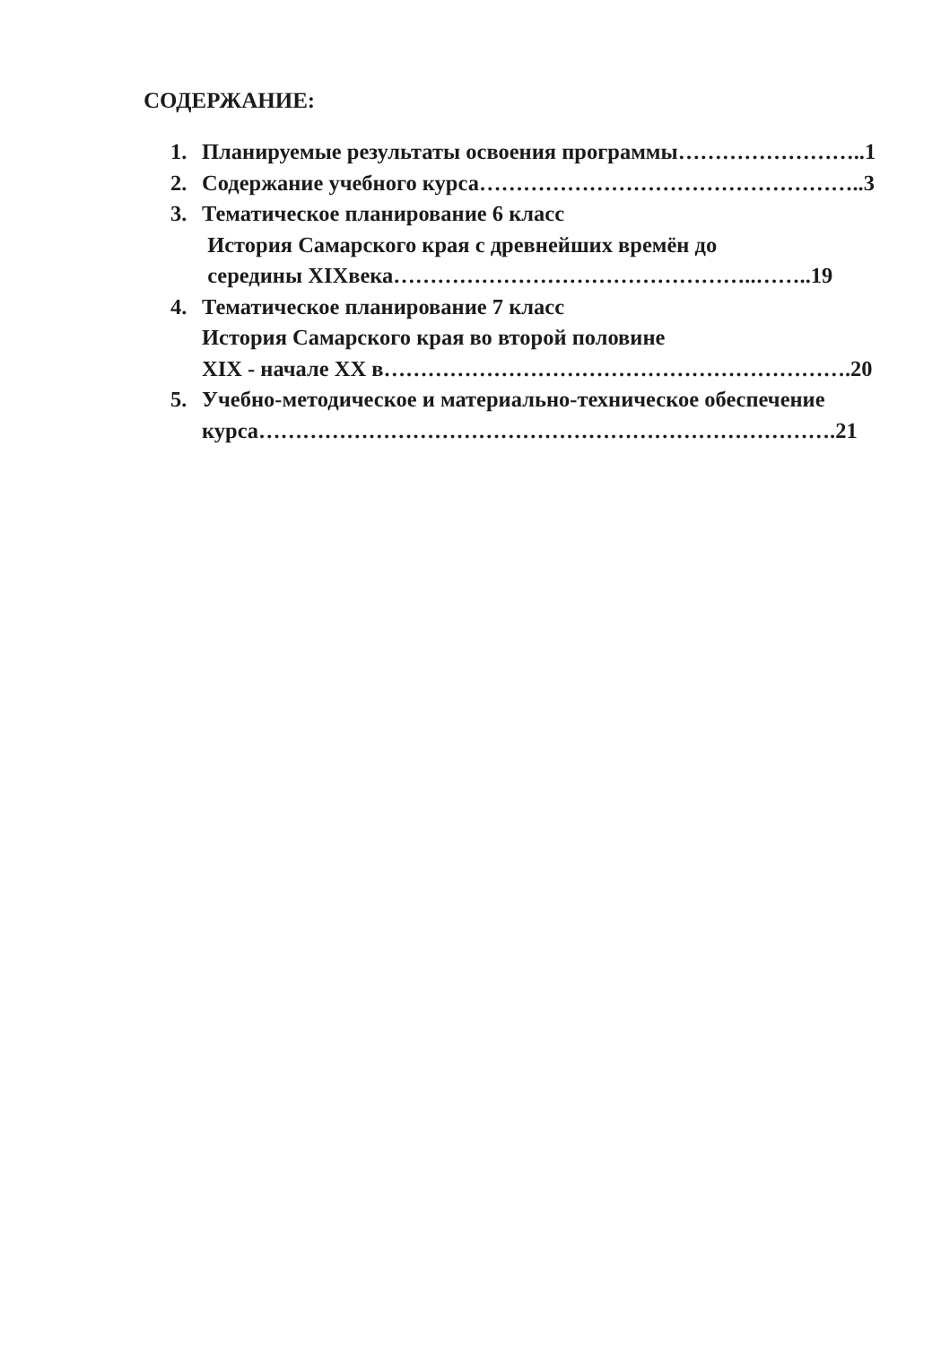СОДЕРЖАНИЕ:
1. Планируемые результаты освоения программы……………………..1
2. Содержание учебного курса……………………………………………..3
3. Тематическое планирование 6 класс
История Самарского края с древнейших времён до
середины XIXвека…………………………………………..……..19
4. Тематическое планирование 7 класс
История Самарского края во второй половине
XIX - начале XX в……………………………………………………….20
5. Учебно-методическое и материально-техническое обеспечение
курса…………………………………………………………………….21